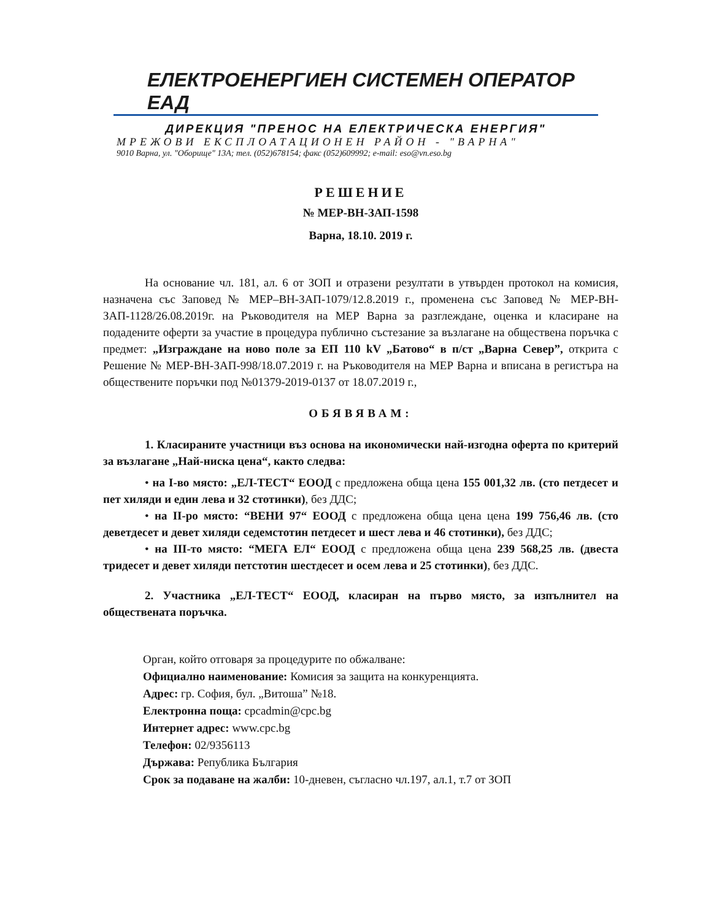ЕЛЕКТРОЕНЕРГИЕН СИСТЕМЕН ОПЕРАТОР ЕАД
ДИРЕКЦИЯ "ПРЕНОС НА ЕЛЕКТРИЧЕСКА ЕНЕРГИЯ"
МРЕЖОВИ ЕКСПЛОАТАЦИОНЕН РАЙОН - "ВАРНА"
9010 Варна, ул. "Оборище" 13А; тел. (052)678154; факс (052)609992; e-mail: eso@vn.eso.bg
РЕШЕНИЕ
№ МЕР-ВН-ЗАП-1598
Варна, 18.10. 2019 г.
На основание чл. 181, ал. 6 от ЗОП и отразени резултати в утвърден протокол на комисия, назначена със Заповед № МЕР–ВН-ЗАП-1079/12.8.2019 г., променена със Заповед № МЕР-ВН-ЗАП-1128/26.08.2019г. на Ръководителя на МЕР Варна за разглеждане, оценка и класиране на подадените оферти за участие в процедура публично състезание за възлагане на обществена поръчка с предмет: „Изграждане на ново поле за ЕП 110 kV „Батово“ в п/ст „Варна Север”, открита с Решение № МЕР-ВН-ЗАП-998/18.07.2019 г. на Ръководителя на МЕР Варна и вписана в регистъра на обществените поръчки под №01379-2019-0137 от 18.07.2019 г.,
ОБЯВЯВАМ:
1. Класираните участници въз основа на икономически най-изгодна оферта по критерий за възлагане „Най-ниска цена“, както следва:
• на I-во място: „ЕЛ-ТЕСТ“ ЕООД с предложена обща цена 155 001,32 лв. (сто петдесет и пет хиляди и един лева и 32 стотинки), без ДДС;
• на II-ро място: “ВЕНИ 97“ ЕООД с предложена обща цена цена 199 756,46 лв. (сто деветдесет и девет хиляди седемстотин петдесет и шест лева и 46 стотинки), без ДДС;
• на III-то място: “МЕГА ЕЛ“ ЕООД с предложена обща цена 239 568,25 лв. (двеста тридесет и девет хиляди петстотин шестдесет и осем лева и 25 стотинки), без ДДС.
2. Участника „ЕЛ-ТЕСТ“ ЕООД, класиран на първо място, за изпълнител на обществената поръчка.
Орган, който отговаря за процедурите по обжалване:
Официално наименование: Комисия за защита на конкуренцията.
Адрес: гр. София, бул. „Витоша” №18.
Електронна поща: cpcadmin@cpc.bg
Интернет адрес: www.cpc.bg
Телефон: 02/9356113
Държава: Република България
Срок за подаване на жалби: 10-дневен, съгласно чл.197, ал.1, т.7 от ЗОП